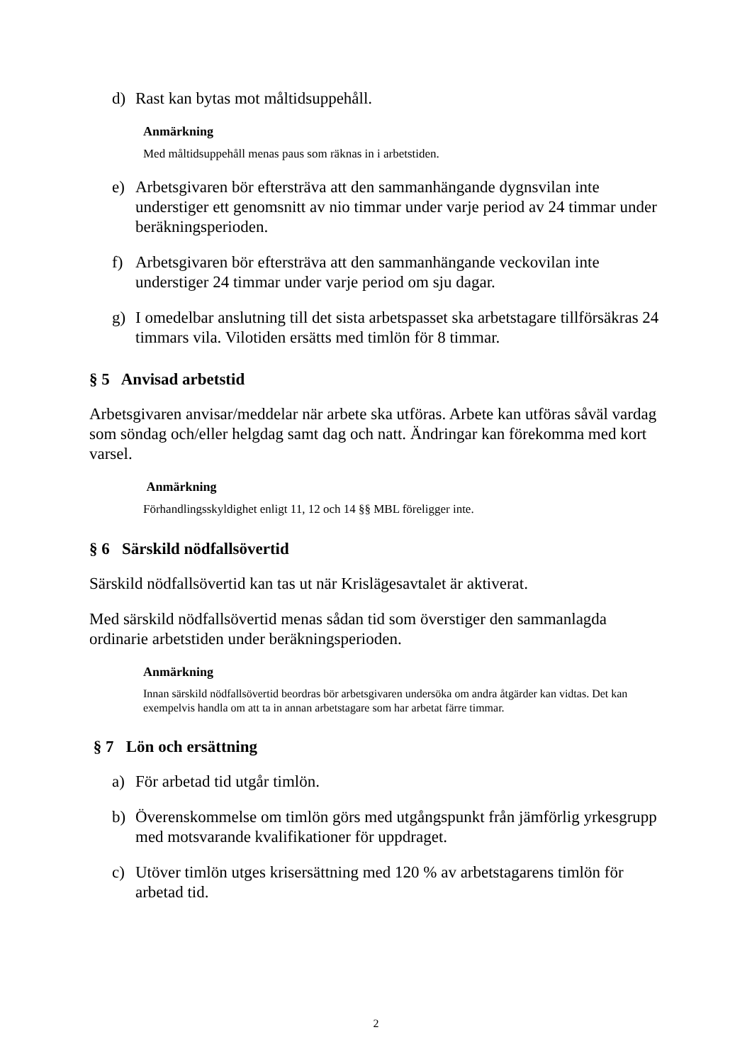d) Rast kan bytas mot måltidsuppehåll.
Anmärkning
Med måltidsuppehåll menas paus som räknas in i arbetstiden.
e) Arbetsgivaren bör eftersträva att den sammanhängande dygnsvilan inte understiger ett genomsnitt av nio timmar under varje period av 24 timmar under beräkningsperioden.
f) Arbetsgivaren bör eftersträva att den sammanhängande veckovilan inte understiger 24 timmar under varje period om sju dagar.
g) I omedelbar anslutning till det sista arbetspasset ska arbetstagare tillförsäkras 24 timmars vila. Vilotiden ersätts med timlön för 8 timmar.
§ 5 Anvisad arbetstid
Arbetsgivaren anvisar/meddelar när arbete ska utföras. Arbete kan utföras såväl vardag som söndag och/eller helgdag samt dag och natt. Ändringar kan förekomma med kort varsel.
Anmärkning
Förhandlingsskyldighet enligt 11, 12 och 14 §§ MBL föreligger inte.
§ 6 Särskild nödfallsövertid
Särskild nödfallsövertid kan tas ut när Krislägesavtalet är aktiverat.
Med särskild nödfallsövertid menas sådan tid som överstiger den sammanlagda ordinarie arbetstiden under beräkningsperioden.
Anmärkning
Innan särskild nödfallsövertid beordras bör arbetsgivaren undersöka om andra åtgärder kan vidtas. Det kan exempelvis handla om att ta in annan arbetstagare som har arbetat färre timmar.
§ 7 Lön och ersättning
a) För arbetad tid utgår timlön.
b) Överenskommelse om timlön görs med utgångspunkt från jämförlig yrkesgrupp med motsvarande kvalifikationer för uppdraget.
c) Utöver timlön utges krisersättning med 120 % av arbetstagarens timlön för arbetad tid.
2